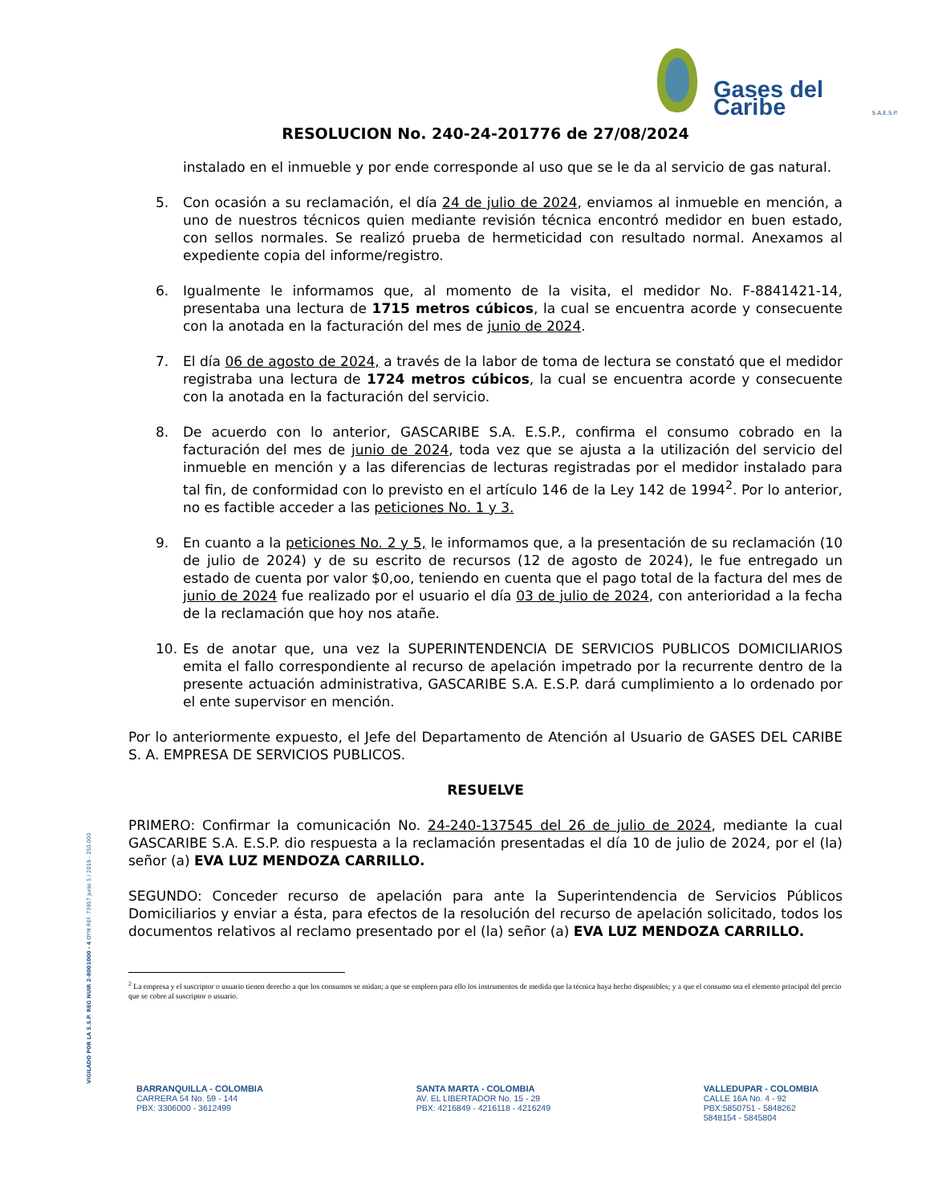Gases del Caribe S.A.E.S.P.
RESOLUCION No. 240-24-201776 de 27/08/2024
instalado en el inmueble y por ende corresponde al uso que se le da al servicio de gas natural.
5. Con ocasión a su reclamación, el día 24 de julio de 2024, enviamos al inmueble en mención, a uno de nuestros técnicos quien mediante revisión técnica encontró medidor en buen estado, con sellos normales. Se realizó prueba de hermeticidad con resultado normal. Anexamos al expediente copia del informe/registro.
6. Igualmente le informamos que, al momento de la visita, el medidor No. F-8841421-14, presentaba una lectura de 1715 metros cúbicos, la cual se encuentra acorde y consecuente con la anotada en la facturación del mes de junio de 2024.
7. El día 06 de agosto de 2024, a través de la labor de toma de lectura se constató que el medidor registraba una lectura de 1724 metros cúbicos, la cual se encuentra acorde y consecuente con la anotada en la facturación del servicio.
8. De acuerdo con lo anterior, GASCARIBE S.A. E.S.P., confirma el consumo cobrado en la facturación del mes de junio de 2024, toda vez que se ajusta a la utilización del servicio del inmueble en mención y a las diferencias de lecturas registradas por el medidor instalado para tal fin, de conformidad con lo previsto en el artículo 146 de la Ley 142 de 1994<sup>2</sup>. Por lo anterior, no es factible acceder a las peticiones No. 1 y 3.
9. En cuanto a la peticiones No. 2 y 5, le informamos que, a la presentación de su reclamación (10 de julio de 2024) y de su escrito de recursos (12 de agosto de 2024), le fue entregado un estado de cuenta por valor $0,oo, teniendo en cuenta que el pago total de la factura del mes de junio de 2024 fue realizado por el usuario el día 03 de julio de 2024, con anterioridad a la fecha de la reclamación que hoy nos atañe.
10. Es de anotar que, una vez la SUPERINTENDENCIA DE SERVICIOS PUBLICOS DOMICILIARIOS emita el fallo correspondiente al recurso de apelación impetrado por la recurrente dentro de la presente actuación administrativa, GASCARIBE S.A. E.S.P. dará cumplimiento a lo ordenado por el ente supervisor en mención.
Por lo anteriormente expuesto, el Jefe del Departamento de Atención al Usuario de GASES DEL CARIBE S. A. EMPRESA DE SERVICIOS PUBLICOS.
RESUELVE
PRIMERO: Confirmar la comunicación No. 24-240-137545 del 26 de julio de 2024, mediante la cual GASCARIBE S.A. E.S.P. dio respuesta a la reclamación presentadas el día 10 de julio de 2024, por el (la) señor (a) EVA LUZ MENDOZA CARRILLO.
SEGUNDO: Conceder recurso de apelación para ante la Superintendencia de Servicios Públicos Domiciliarios y enviar a ésta, para efectos de la resolución del recurso de apelación solicitado, todos los documentos relativos al reclamo presentado por el (la) señor (a) EVA LUZ MENDOZA CARRILLO.
<sup>2</sup> La empresa y el suscriptor o usuario tienen derecho a que los consumos se midan; a que se empleen para ello los instrumentos de medida que la técnica haya hecho disponibles; y a que el consumo sea el elemento principal del precio que se cobre al suscriptor o usuario.
VIGILADO POR LA S.S.P. REG NUIR 2-8001000 - 4 OYM REF. 73957 Junio 5 / 2019 - 250.000
BARRANQUILLA - COLOMBIA
CARRERA 54 No. 59 - 144
PBX: 3306000 - 3612499
SANTA MARTA - COLOMBIA
AV. EL LIBERTADOR No. 15 - 29
PBX: 4216849 - 4216118 - 4216249
VALLEDUPAR - COLOMBIA
CALLE 16A No. 4 - 92
PBX:5850751 - 5848262
5848154 - 5845804